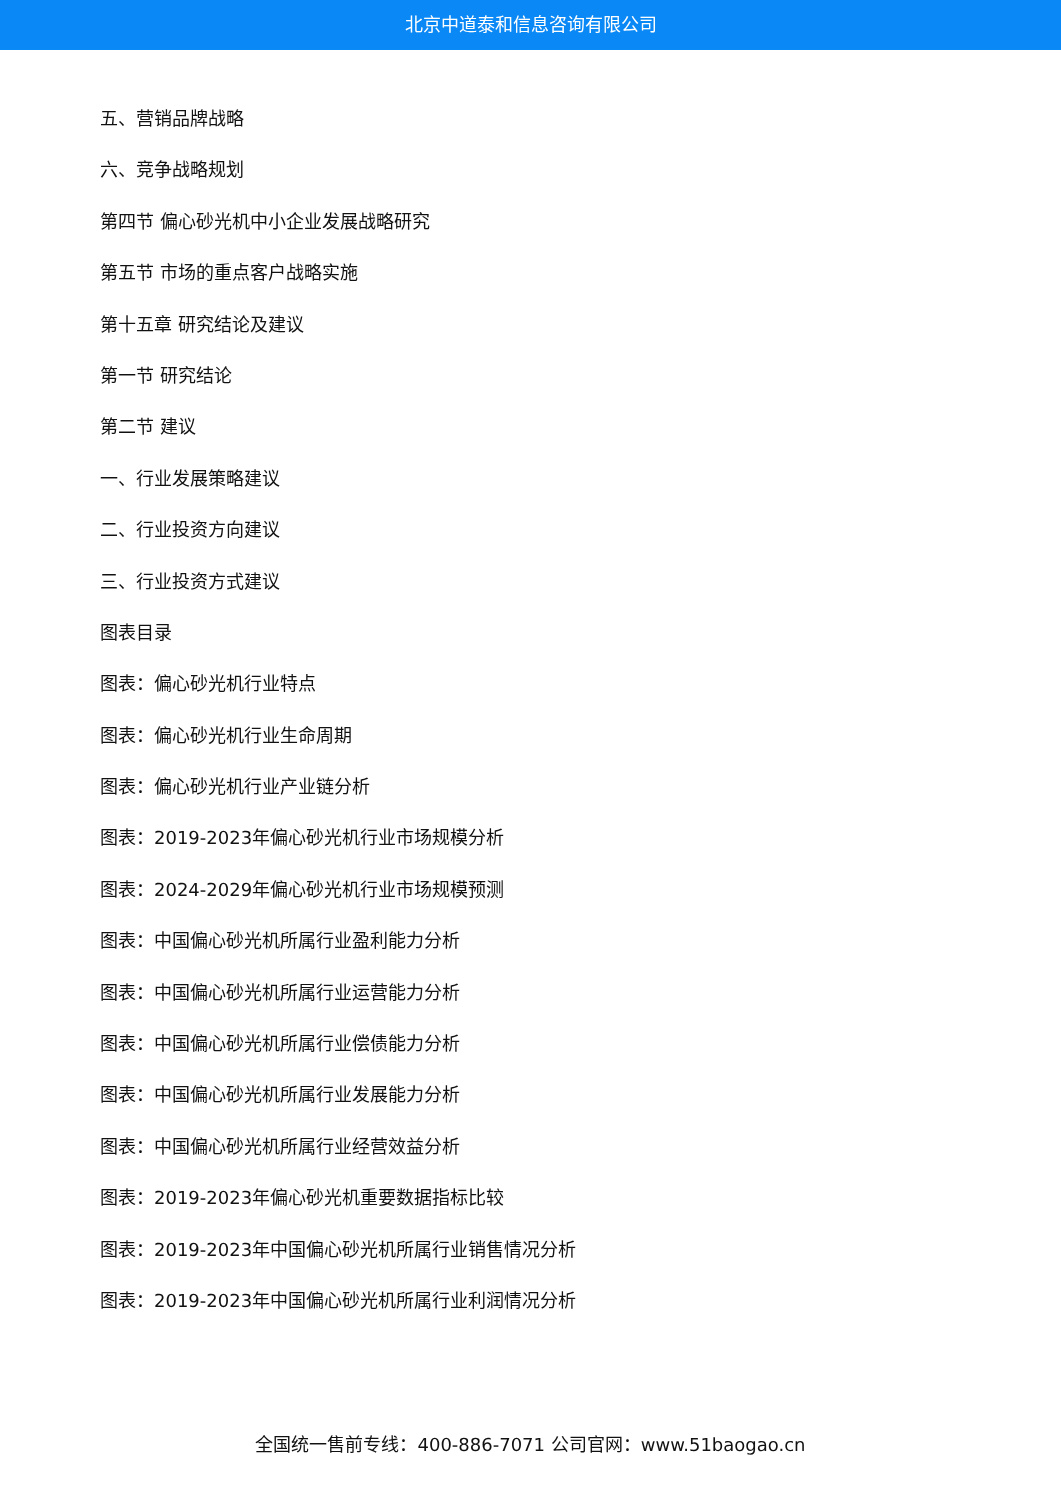北京中道泰和信息咨询有限公司
五、营销品牌战略
六、竞争战略规划
第四节 偏心砂光机中小企业发展战略研究
第五节 市场的重点客户战略实施
第十五章 研究结论及建议
第一节 研究结论
第二节 建议
一、行业发展策略建议
二、行业投资方向建议
三、行业投资方式建议
图表目录
图表：偏心砂光机行业特点
图表：偏心砂光机行业生命周期
图表：偏心砂光机行业产业链分析
图表：2019-2023年偏心砂光机行业市场规模分析
图表：2024-2029年偏心砂光机行业市场规模预测
图表：中国偏心砂光机所属行业盈利能力分析
图表：中国偏心砂光机所属行业运营能力分析
图表：中国偏心砂光机所属行业偿债能力分析
图表：中国偏心砂光机所属行业发展能力分析
图表：中国偏心砂光机所属行业经营效益分析
图表：2019-2023年偏心砂光机重要数据指标比较
图表：2019-2023年中国偏心砂光机所属行业销售情况分析
图表：2019-2023年中国偏心砂光机所属行业利润情况分析
全国统一售前专线：400-886-7071 公司官网：www.51baogao.cn